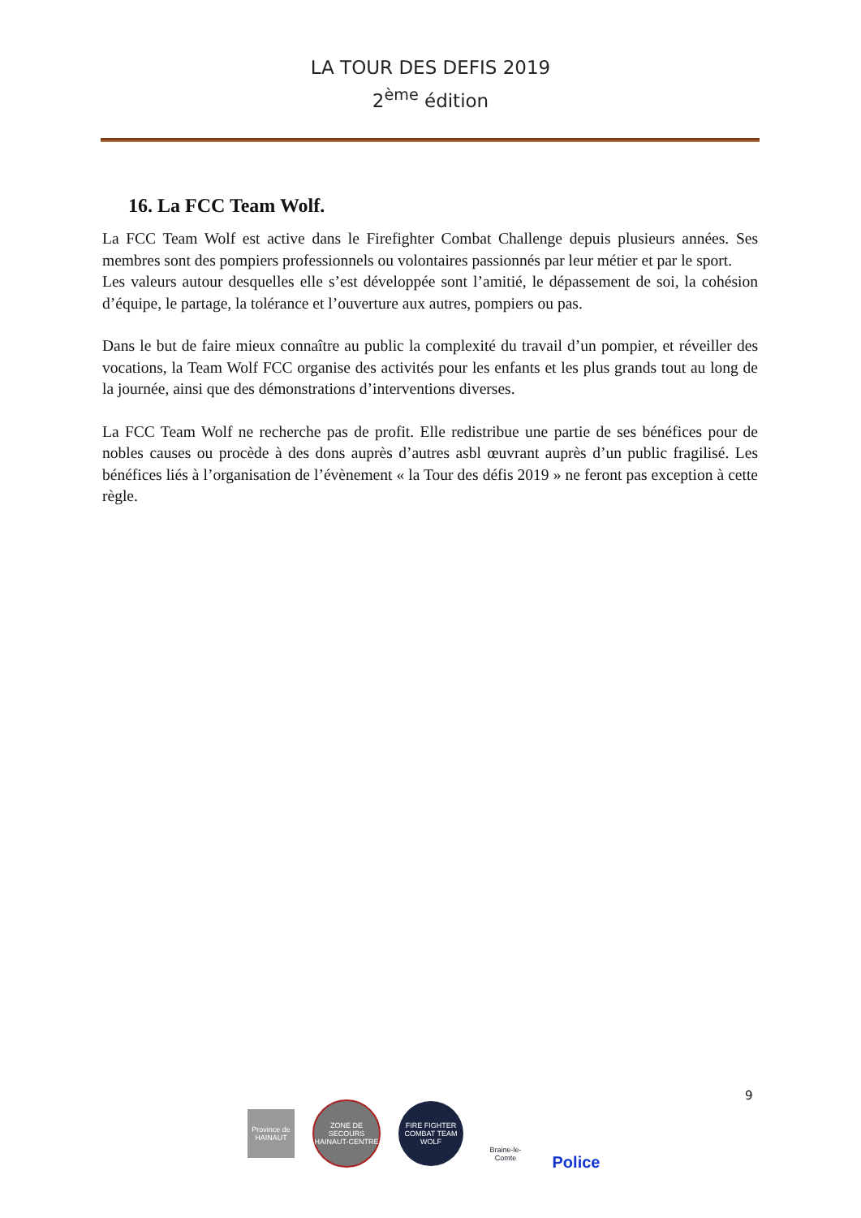LA TOUR DES DEFIS 2019
2<sup>ème</sup> édition
16. La FCC Team Wolf.
La FCC Team Wolf est active dans le Firefighter Combat Challenge depuis plusieurs années. Ses membres sont des pompiers professionnels ou volontaires passionnés par leur métier et par le sport.
Les valeurs autour desquelles elle s’est développée sont l’amitié, le dépassement de soi, la cohésion d’équipe, le partage, la tolérance et l’ouverture aux autres, pompiers ou pas.
Dans le but de faire mieux connaître au public la complexité du travail d’un pompier, et réveiller des vocations, la Team Wolf FCC organise des activités pour les enfants et les plus grands tout au long de la journée, ainsi que des démonstrations d’interventions diverses.
La FCC Team Wolf ne recherche pas de profit. Elle redistribue une partie de ses bénéfices pour de nobles causes ou procède à des dons auprès d’autres asbl œuvrant auprès d’un public fragilisé. Les bénéfices liés à l’organisation de l’évènement « la Tour des défis 2019 » ne feront pas exception à cette règle.
9
Province de HAINAUT
ZONE DE SECOURS HAINAUT-CENTRE
FIRE FIGHTER COMBAT TEAM WOLF
Braine-le-Comte
Police